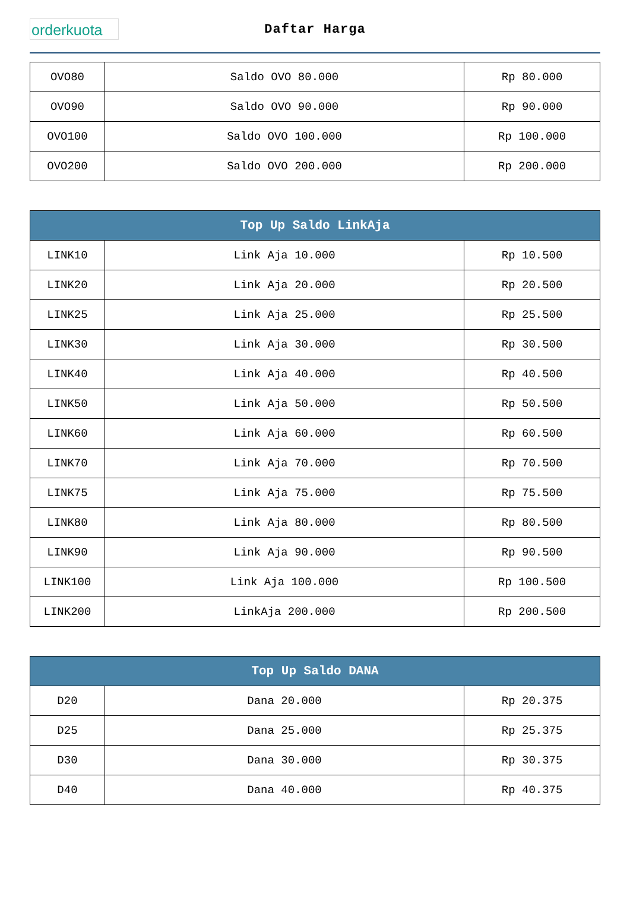orderkuota
Daftar Harga
| OVO80 | Saldo OVO 80.000 | Rp 80.000 |
| OVO90 | Saldo OVO 90.000 | Rp 90.000 |
| OVO100 | Saldo OVO 100.000 | Rp 100.000 |
| OVO200 | Saldo OVO 200.000 | Rp 200.000 |
| Top Up Saldo LinkAja | | |
| --- | --- | --- |
| LINK10 | Link Aja 10.000 | Rp 10.500 |
| LINK20 | Link Aja 20.000 | Rp 20.500 |
| LINK25 | Link Aja 25.000 | Rp 25.500 |
| LINK30 | Link Aja 30.000 | Rp 30.500 |
| LINK40 | Link Aja 40.000 | Rp 40.500 |
| LINK50 | Link Aja 50.000 | Rp 50.500 |
| LINK60 | Link Aja 60.000 | Rp 60.500 |
| LINK70 | Link Aja 70.000 | Rp 70.500 |
| LINK75 | Link Aja 75.000 | Rp 75.500 |
| LINK80 | Link Aja 80.000 | Rp 80.500 |
| LINK90 | Link Aja 90.000 | Rp 90.500 |
| LINK100 | Link Aja 100.000 | Rp 100.500 |
| LINK200 | LinkAja 200.000 | Rp 200.500 |
| Top Up Saldo DANA | | |
| --- | --- | --- |
| D20 | Dana 20.000 | Rp 20.375 |
| D25 | Dana 25.000 | Rp 25.375 |
| D30 | Dana 30.000 | Rp 30.375 |
| D40 | Dana 40.000 | Rp 40.375 |